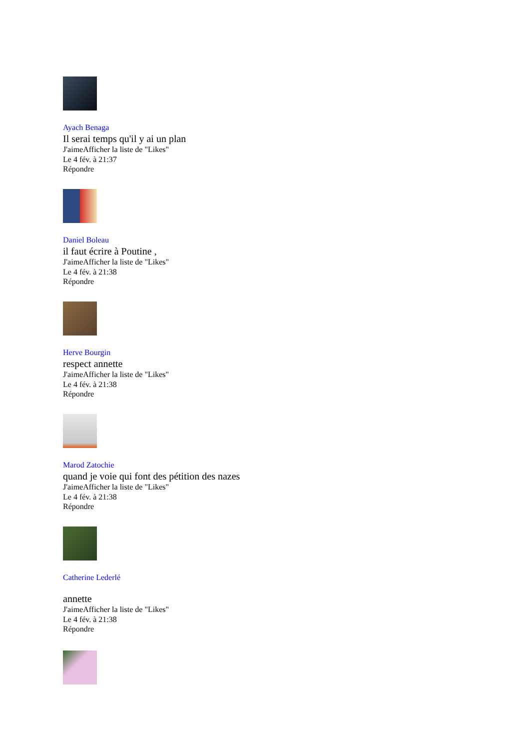Ayach Benaga
Il serai temps qu'il y ai un plan
J'aimeAfficher la liste de "Likes"
Le 4 fév. à 21:37
Répondre
Daniel Boleau
il faut écrire à Poutine ,
J'aimeAfficher la liste de "Likes"
Le 4 fév. à 21:38
Répondre
Herve Bourgin
respect annette
J'aimeAfficher la liste de "Likes"
Le 4 fév. à 21:38
Répondre
Marod Zatochie
quand je voie qui font des pétition des nazes
J'aimeAfficher la liste de "Likes"
Le 4 fév. à 21:38
Répondre
Catherine Lederlé
annette
J'aimeAfficher la liste de "Likes"
Le 4 fév. à 21:38
Répondre